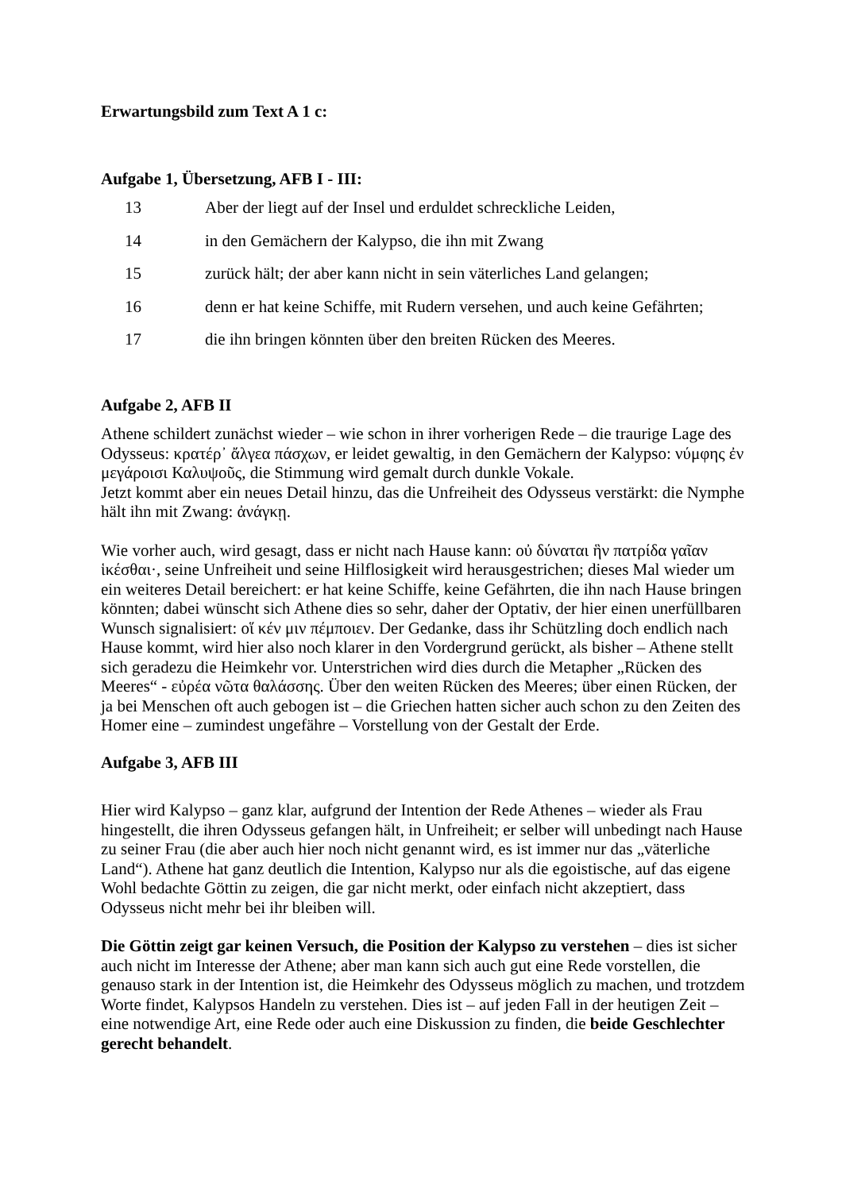Erwartungsbild zum Text A 1 c:
Aufgabe 1, Übersetzung, AFB I - III:
13 Aber der liegt auf der Insel und erduldet schreckliche Leiden,
14 in den Gemächern der Kalypso, die ihn mit Zwang
15 zurück hält; der aber kann nicht in sein väterliches Land gelangen;
16 denn er hat keine Schiffe, mit Rudern versehen, und auch keine Gefährten;
17 die ihn bringen könnten über den breiten Rücken des Meeres.
Aufgabe 2, AFB II
Athene schildert zunächst wieder – wie schon in ihrer vorherigen Rede – die traurige Lage des Odysseus: κρατέρ᾽ ἄλγεα πάσχων, er leidet gewaltig, in den Gemächern der Kalypso: νύμφης ἐν μεγάροισι Καλυψοῦς, die Stimmung wird gemalt durch dunkle Vokale.
Jetzt kommt aber ein neues Detail hinzu, das die Unfreiheit des Odysseus verstärkt: die Nymphe hält ihn mit Zwang: ἀνάγκῃ.
Wie vorher auch, wird gesagt, dass er nicht nach Hause kann: οὐ δύναται ἣν πατρίδα γαῖαν ἱκέσθαι·, seine Unfreiheit und seine Hilflosigkeit wird herausgestrichen; dieses Mal wieder um ein weiteres Detail bereichert: er hat keine Schiffe, keine Gefährten, die ihn nach Hause bringen könnten; dabei wünscht sich Athene dies so sehr, daher der Optativ, der hier einen unerfüllbaren Wunsch signalisiert: οἵ κέν μιν πέμποιεν. Der Gedanke, dass ihr Schützling doch endlich nach Hause kommt, wird hier also noch klarer in den Vordergrund gerückt, als bisher – Athene stellt sich geradezu die Heimkehr vor. Unterstrichen wird dies durch die Metapher „Rücken des Meeres“ - εὐρέα νῶτα θαλάσσης. Über den weiten Rücken des Meeres; über einen Rücken, der ja bei Menschen oft auch gebogen ist – die Griechen hatten sicher auch schon zu den Zeiten des Homer eine – zumindest ungefähre – Vorstellung von der Gestalt der Erde.
Aufgabe 3, AFB III
Hier wird Kalypso – ganz klar, aufgrund der Intention der Rede Athenes – wieder als Frau hingestellt, die ihren Odysseus gefangen hält, in Unfreiheit; er selber will unbedingt nach Hause zu seiner Frau (die aber auch hier noch nicht genannt wird, es ist immer nur das „väterliche Land“). Athene hat ganz deutlich die Intention, Kalypso nur als die egoistische, auf das eigene Wohl bedachte Göttin zu zeigen, die gar nicht merkt, oder einfach nicht akzeptiert, dass Odysseus nicht mehr bei ihr bleiben will.
Die Göttin zeigt gar keinen Versuch, die Position der Kalypso zu verstehen – dies ist sicher auch nicht im Interesse der Athene; aber man kann sich auch gut eine Rede vorstellen, die genauso stark in der Intention ist, die Heimkehr des Odysseus möglich zu machen, und trotzdem Worte findet, Kalypsos Handeln zu verstehen. Dies ist – auf jeden Fall in der heutigen Zeit – eine notwendige Art, eine Rede oder auch eine Diskussion zu finden, die beide Geschlechter gerecht behandelt.